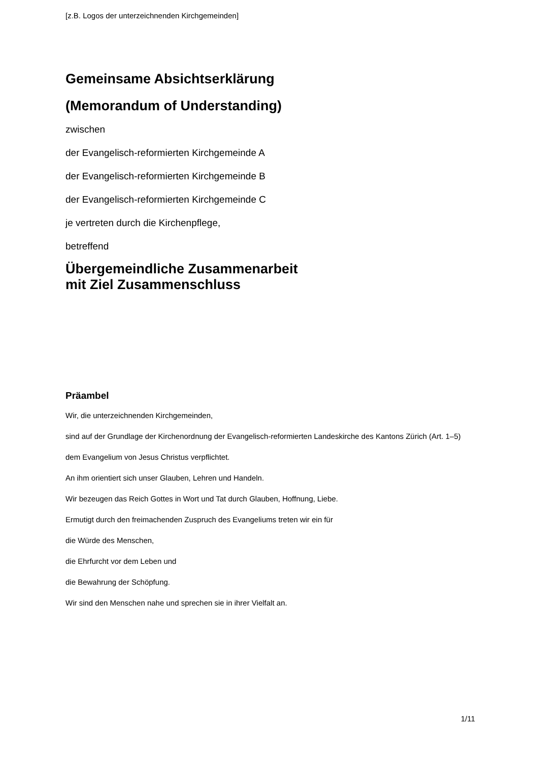[z.B. Logos der unterzeichnenden Kirchgemeinden]
Gemeinsame Absichtserklärung
(Memorandum of Understanding)
zwischen
der Evangelisch-reformierten Kirchgemeinde A
der Evangelisch-reformierten Kirchgemeinde B
der Evangelisch-reformierten Kirchgemeinde C
je vertreten durch die Kirchenpflege,
betreffend
Übergemeindliche Zusammenarbeit
mit Ziel Zusammenschluss
Präambel
Wir, die unterzeichnenden Kirchgemeinden,
sind auf der Grundlage der Kirchenordnung der Evangelisch-reformierten Landeskirche des Kantons Zürich (Art. 1–5)
dem Evangelium von Jesus Christus verpflichtet.
An ihm orientiert sich unser Glauben, Lehren und Handeln.
Wir bezeugen das Reich Gottes in Wort und Tat durch Glauben, Hoffnung, Liebe.
Ermutigt durch den freimachenden Zuspruch des Evangeliums treten wir ein für
die Würde des Menschen,
die Ehrfurcht vor dem Leben und
die Bewahrung der Schöpfung.
Wir sind den Menschen nahe und sprechen sie in ihrer Vielfalt an.
1/11